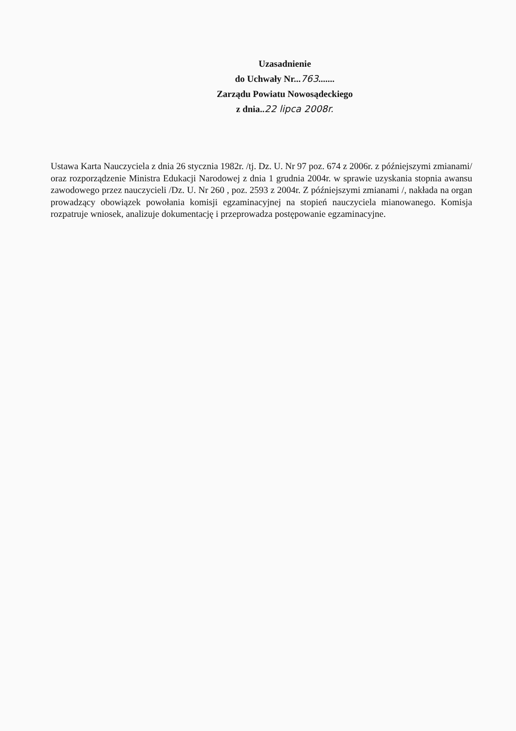Uzasadnienie
do Uchwały Nr...763.......
Zarządu Powiatu Nowosądeckiego
z dnia..22 lipca 2008r.
Ustawa Karta Nauczyciela z dnia 26 stycznia 1982r. /tj. Dz. U. Nr 97 poz. 674 z 2006r. z późniejszymi zmianami/ oraz rozporządzenie Ministra Edukacji Narodowej z dnia 1 grudnia 2004r. w sprawie uzyskania stopnia awansu zawodowego przez nauczycieli /Dz. U. Nr 260 , poz. 2593 z 2004r. Z późniejszymi zmianami /, nakłada na organ prowadzący obowiązek powołania komisji egzaminacyjnej na stopień nauczyciela mianowanego. Komisja rozpatruje wniosek, analizuje dokumentację i przeprowadza postępowanie egzaminacyjne.